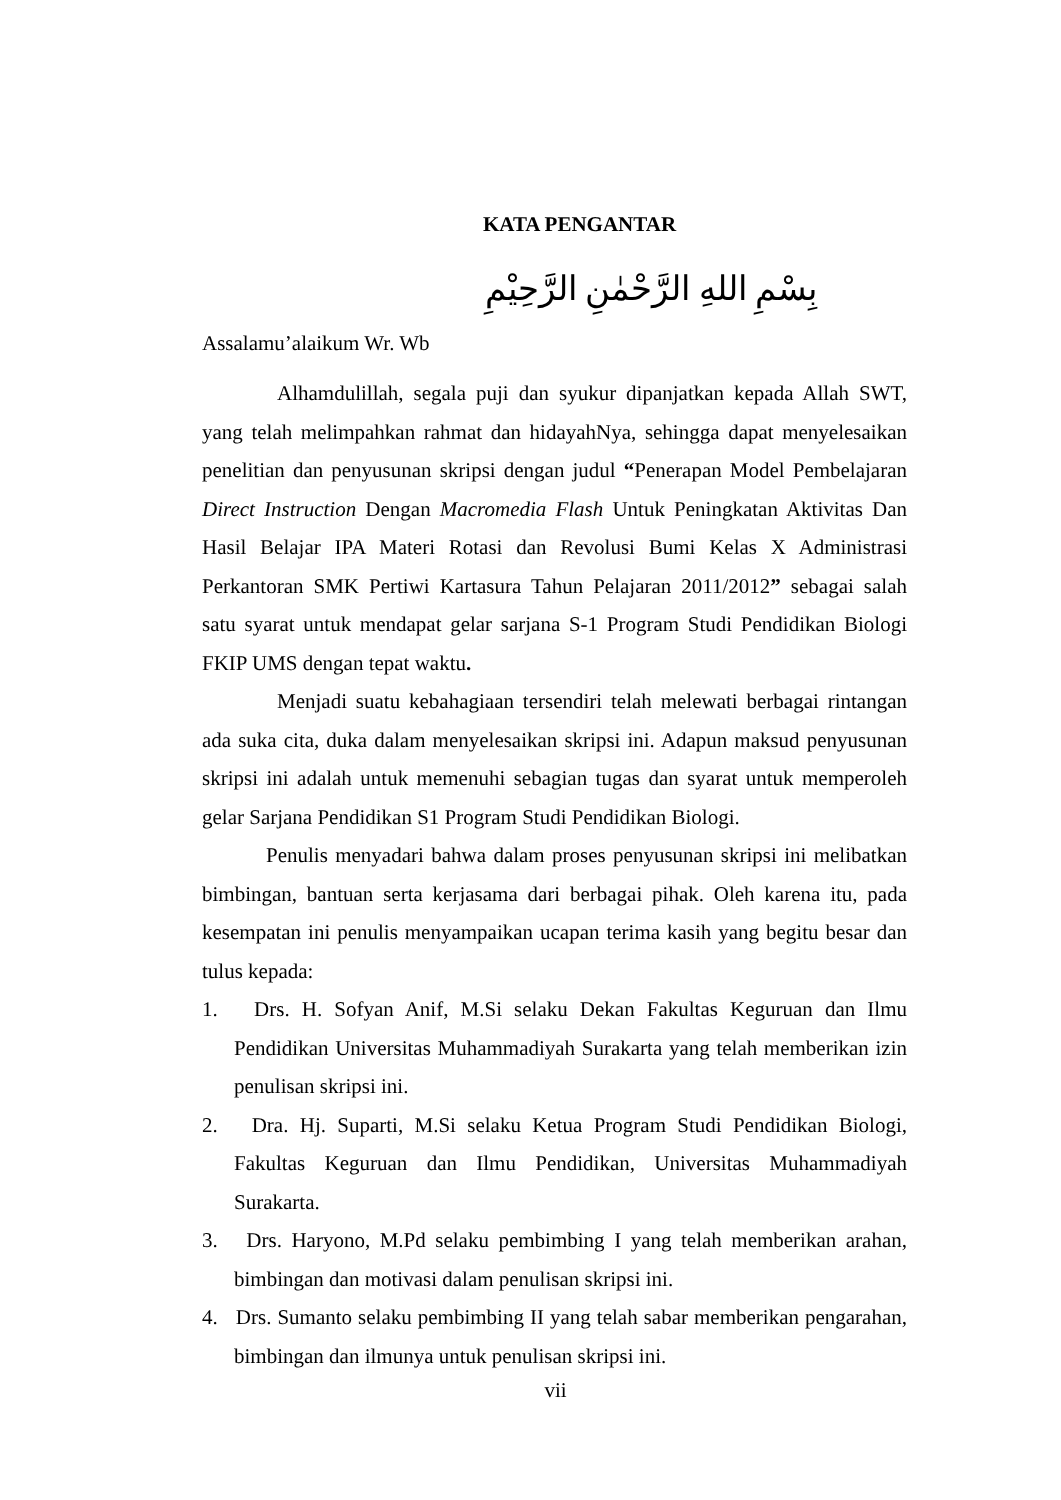KATA PENGANTAR
بِسْمِ اللهِ الرَّحْمٰنِ الرَّحِيْمِ
Assalamu’alaikum Wr. Wb
Alhamdulillah, segala puji dan syukur dipanjatkan kepada Allah SWT, yang telah melimpahkan rahmat dan hidayahNya, sehingga dapat menyelesaikan penelitian dan penyusunan skripsi dengan judul “Penerapan Model Pembelajaran Direct Instruction Dengan Macromedia Flash Untuk Peningkatan Aktivitas Dan Hasil Belajar IPA Materi Rotasi dan Revolusi Bumi Kelas X Administrasi Perkantoran SMK Pertiwi Kartasura Tahun Pelajaran 2011/2012” sebagai salah satu syarat untuk mendapat gelar sarjana S-1 Program Studi Pendidikan Biologi FKIP UMS dengan tepat waktu.
Menjadi suatu kebahagiaan tersendiri telah melewati berbagai rintangan ada suka cita, duka dalam menyelesaikan skripsi ini. Adapun maksud penyusunan skripsi ini adalah untuk memenuhi sebagian tugas dan syarat untuk memperoleh gelar Sarjana Pendidikan S1 Program Studi Pendidikan Biologi.
Penulis menyadari bahwa dalam proses penyusunan skripsi ini melibatkan bimbingan, bantuan serta kerjasama dari berbagai pihak. Oleh karena itu, pada kesempatan ini penulis menyampaikan ucapan terima kasih yang begitu besar dan tulus kepada:
1. Drs. H. Sofyan Anif, M.Si selaku Dekan Fakultas Keguruan dan Ilmu Pendidikan Universitas Muhammadiyah Surakarta yang telah memberikan izin penulisan skripsi ini.
2. Dra. Hj. Suparti, M.Si selaku Ketua Program Studi Pendidikan Biologi, Fakultas Keguruan dan Ilmu Pendidikan, Universitas Muhammadiyah Surakarta.
3. Drs. Haryono, M.Pd selaku pembimbing I yang telah memberikan arahan, bimbingan dan motivasi dalam penulisan skripsi ini.
4. Drs. Sumanto selaku pembimbing II yang telah sabar memberikan pengarahan, bimbingan dan ilmunya untuk penulisan skripsi ini.
vii